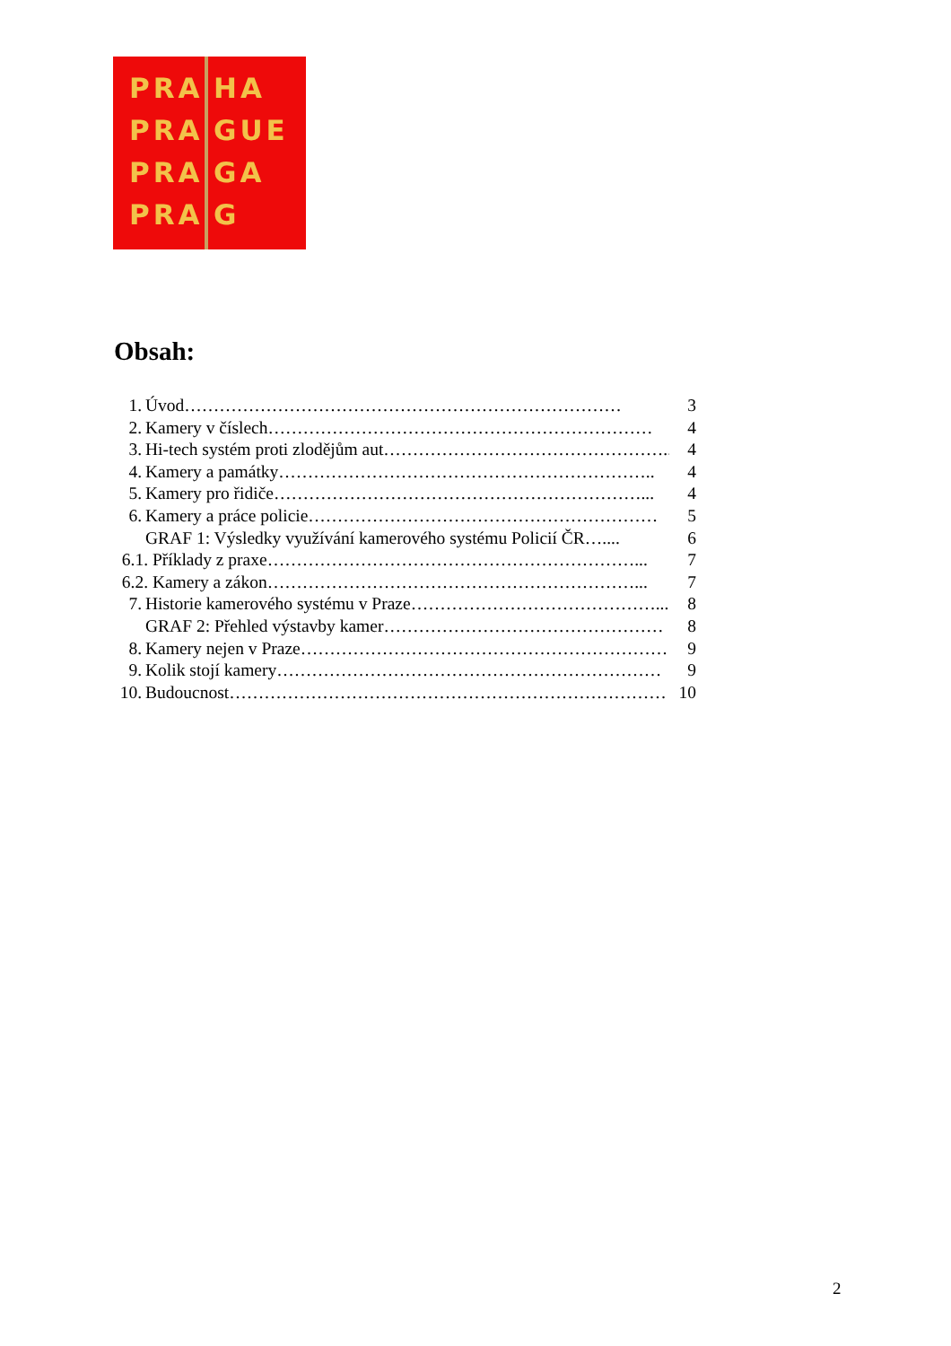PRA
PRA
PRA
PRA
HA
GUE
GA
G
Obsah:
1. Úvod………………………………………………………………… 3
2. Kamery v číslech………………………………………………………… 4
3. Hi-tech systém proti zlodějům aut…………………………………………... 4
4. Kamery a památky……………………………………………………….. 4
5. Kamery pro řidiče………………………………………………………... 4
6. Kamery a práce policie…………………………………………………… 5
GRAF 1: Výsledky využívání kamerového systému Policií ČR….... 6
6.1. Příklady z praxe………………………………………………………... 7
6.2. Kamery a zákon………………………………………………………... 7
7. Historie kamerového systému v Praze……………………………………... 8
GRAF 2: Přehled výstavby kamer………………………………………… 8
8. Kamery nejen v Praze……………………………………………………… 9
9. Kolik stojí kamery………………………………………………………… 9
10. Budoucnost………………………………………………………………… 10
2